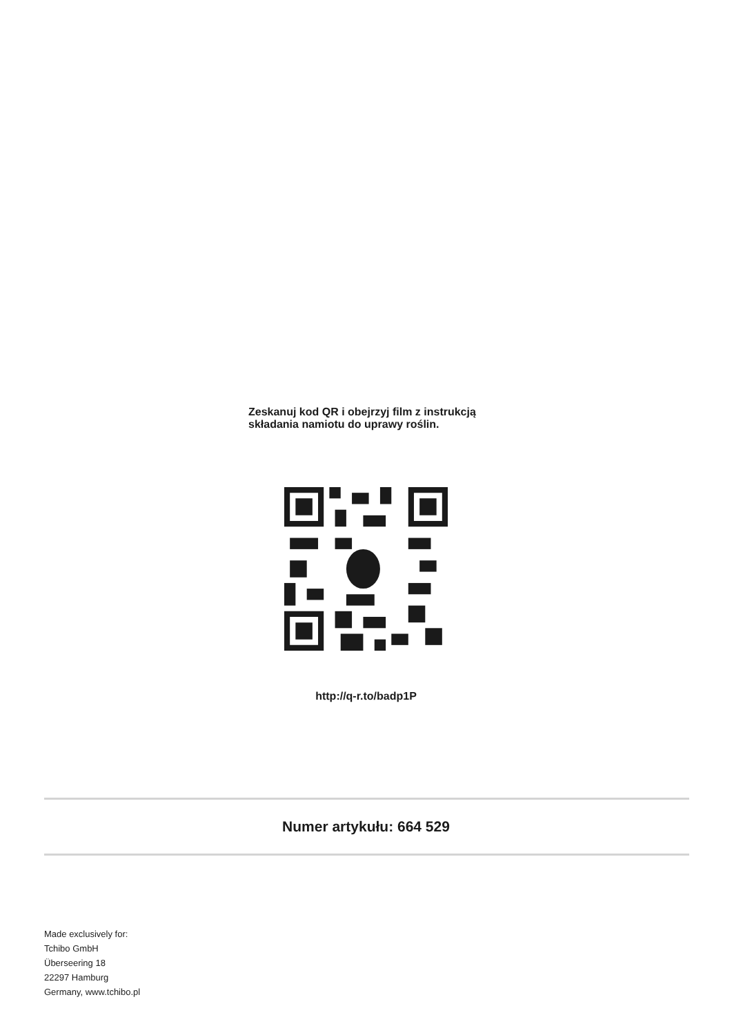Zeskanuj kod QR i obejrzyj film z instrukcją
składania namiotu do uprawy roślin.
http://q-r.to/badp1P
Numer artykułu: 664 529
Made exclusively for:
Tchibo GmbH
Überseering 18
22297 Hamburg
Germany, www.tchibo.pl